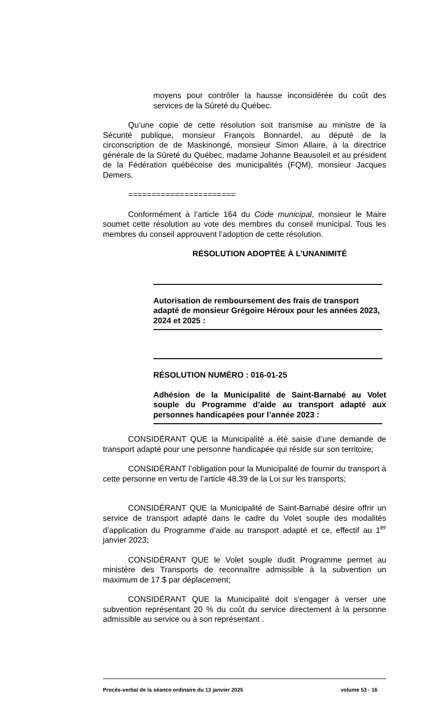moyens pour contrôler la hausse inconsidérée du coût des services de la Sûreté du Québec.
Qu’une copie de cette résolution soit transmise au ministre de la Sécurité publique, monsieur François Bonnardel, au député de la circonscription de de Maskinongé, monsieur Simon Allaire, à la directrice générale de la Sûreté du Québec, madame Johanne Beausoleil et au président de la Fédération québécoise des municipalités (FQM), monsieur Jacques Demers.
=======================
Conformément à l’article 164 du Code municipal, monsieur le Maire soumet cette résolution au vote des membres du conseil municipal. Tous les membres du conseil approuvent l’adoption de cette résolution.
RÉSOLUTION ADOPTÉE À L’UNANIMITÉ
Autorisation de remboursement des frais de transport adapté de monsieur Grégoire Héroux pour les années 2023, 2024 et 2025 :
RÉSOLUTION NUMÉRO : 016-01-25
Adhésion de la Municipalité de Saint-Barnabé au Volet souple du Programme d’aide au transport adapté aux personnes handicapées pour l’année 2023 :
CONSIDÉRANT QUE la Municipalité a été saisie d’une demande de transport adapté pour une personne handicapée qui réside sur son territoire;
CONSIDÉRANT l’obligation pour la Municipalité de fournir du transport à cette personne en vertu de l’article 48.39 de la Loi sur les transports;
CONSIDÉRANT QUE la Municipalité de Saint-Barnabé désire offrir un service de transport adapté dans le cadre du Volet souple des modalités d’application du Programme d’aide au transport adapté et ce, effectif au 1<sup>er</sup> janvier 2023;
CONSIDÉRANT QUE le Volet souple dudit Programme permet au ministère des Transports de reconnaître admissible à la subvention un maximum de 17 $ par déplacement;
CONSIDÉRANT QUE la Municipalité doit s’engager à verser une subvention représentant 20 % du coût du service directement à la personne admissible au service ou à son représentant .
Procès-verbal de la séance ordinaire du 13 janvier 2025 volume 53 - 16